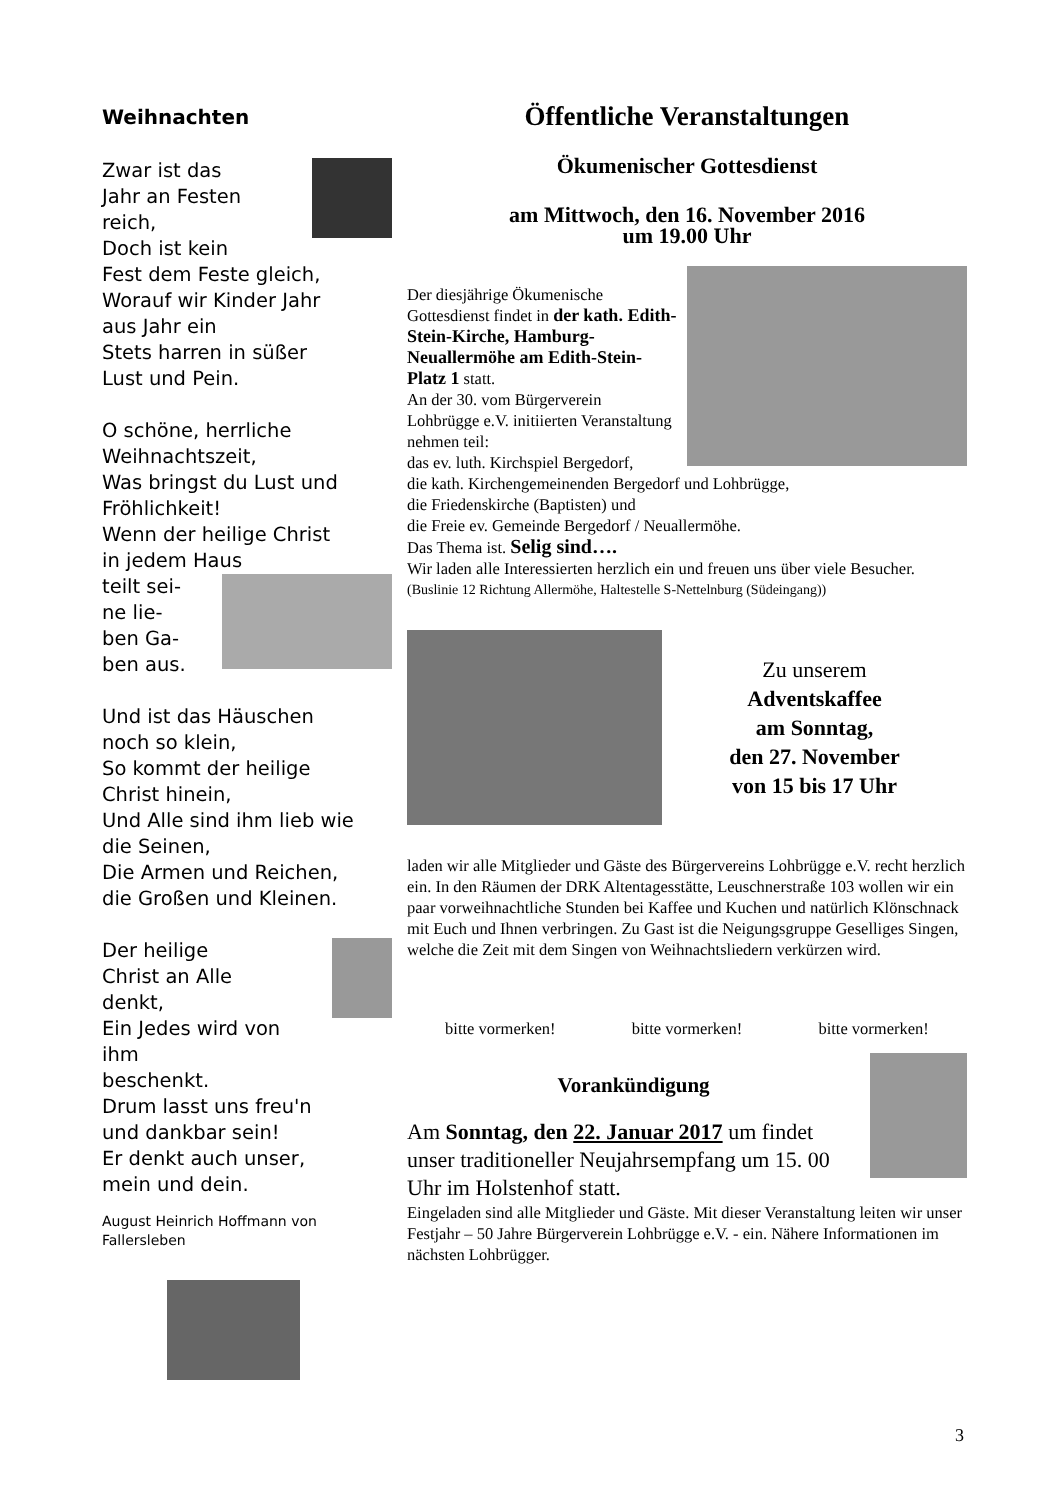Weihnachten
Zwar ist das
Jahr an Festen
reich,
Doch ist kein
Fest dem Feste gleich,
Worauf wir Kinder Jahr
aus Jahr ein
Stets harren in süßer
Lust und Pein.
O schöne, herrliche
Weihnachtszeit,
Was bringst du Lust und
Fröhlichkeit!
Wenn der heilige Christ
in jedem Haus
teilt sei-
ne lie-
ben Ga-
ben aus.
Und ist das Häuschen
noch so klein,
So kommt der heilige
Christ hinein,
Und Alle sind ihm lieb wie
die Seinen,
Die Armen und Reichen,
die Großen und Kleinen.
Der heilige
Christ an Alle
denkt,
Ein Jedes wird von ihm
beschenkt.
Drum lasst uns freu'n
und dankbar sein!
Er denkt auch unser,
mein und dein.
August Heinrich Hoffmann von Fallersleben
Öffentliche Veranstaltungen
Ökumenischer Gottesdienst
am Mittwoch, den 16. November 2016
um 19.00 Uhr
Der diesjährige Ökumenische Gottesdienst findet in der kath. Edith-Stein-Kirche, Hamburg-Neuallermöhe am Edith-Stein-Platz 1 statt.
An der 30. vom Bürgerverein Lohbrügge e.V. initiierten Veranstaltung nehmen teil:
das ev. luth. Kirchspiel Bergedorf,
die kath. Kirchengemeinenden Bergedorf und Lohbrügge,
die Friedenskirche (Baptisten) und
die Freie ev. Gemeinde Bergedorf / Neuallermöhe.
Das Thema ist. Selig sind….
Wir laden alle Interessierten herzlich ein und freuen uns über viele Besucher.
(Buslinie 12 Richtung Allermöhe, Haltestelle S-Nettelnburg (Südeingang))
Zu unserem
Adventskaffee
am Sonntag,
den 27. November
von 15 bis 17 Uhr
laden wir alle Mitglieder und Gäste des Bürgervereins Lohbrügge e.V. recht herzlich ein. In den Räumen der DRK Altentagesstätte, Leuschnerstraße 103 wollen wir ein paar vorweihnachtliche Stunden bei Kaffee und Kuchen und natürlich Klönschnack mit Euch und Ihnen verbringen. Zu Gast ist die Neigungsgruppe Geselliges Singen, welche die Zeit mit dem Singen von Weihnachtsliedern verkürzen wird.
bitte vormerken! bitte vormerken! bitte vormerken!
Vorankündigung
Am Sonntag, den 22. Januar 2017 um findet unser traditioneller Neujahrsempfang um 15. 00 Uhr im Holstenhof statt.
Eingeladen sind alle Mitglieder und Gäste. Mit dieser Veranstaltung leiten wir unser Festjahr – 50 Jahre Bürgerverein Lohbrügge e.V. - ein. Nähere Informationen im nächsten Lohbrügger.
3